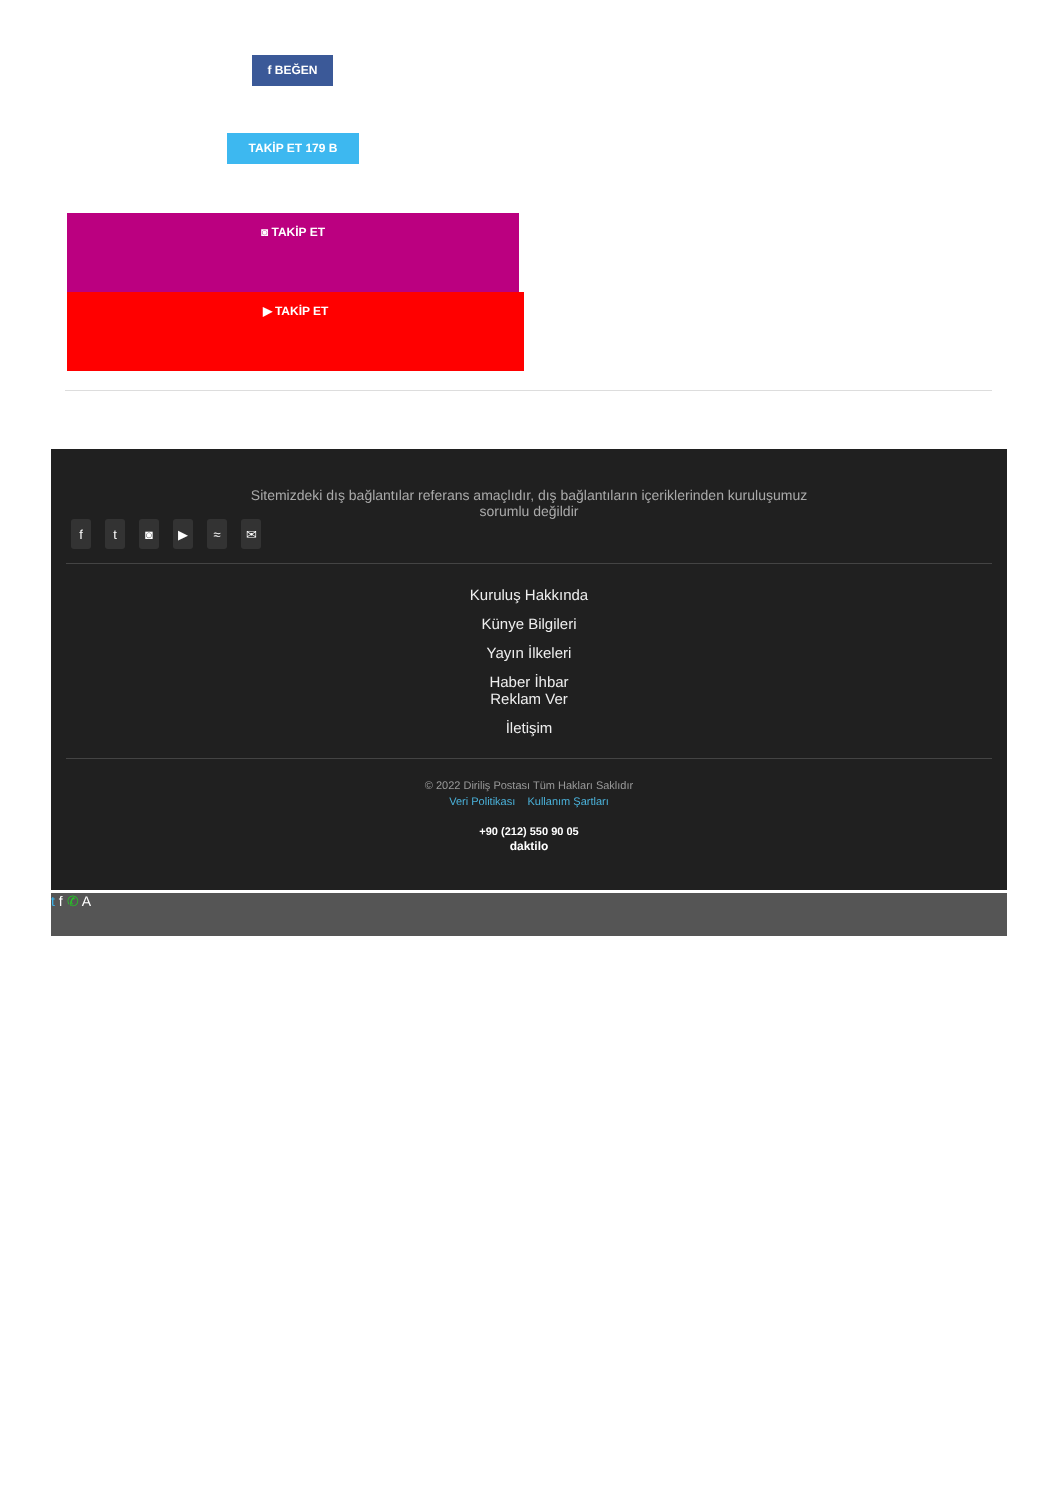f BEĞEN
TAKİP ET 179 B
◙ TAKİP ET
▶ TAKİP ET
Sitemizdeki dış bağlantılar referans amaçlıdır, dış bağlantıların içeriklerinden kuruluşumuz sorumlu değildir
ft ◙ ▶ ≈ ✉
Kuruluş Hakkında
Künye Bilgileri
Yayın İlkeleri
Haber İhbar
Reklam Ver
İletişim
© 2022 Diriliş Postası Tüm Hakları Saklıdır
Veri Politikası Kullanım Şartları
+90 (212) 550 90 05
daktilo
t f ✆ A